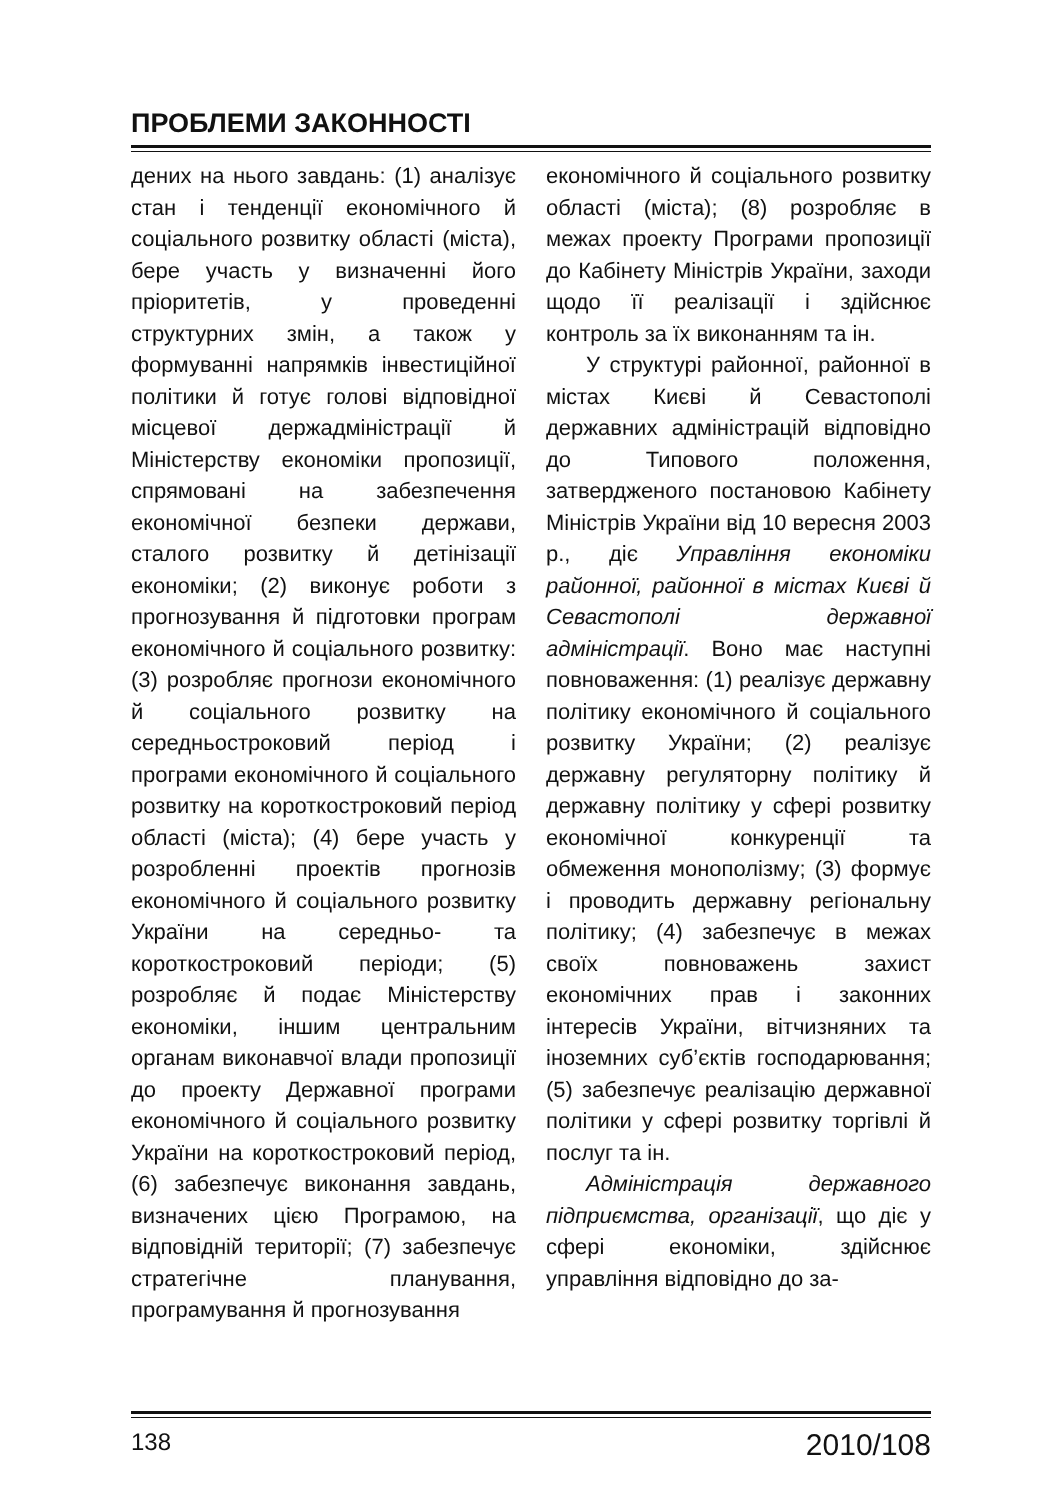ПРОБЛЕМИ ЗАКОННОСТІ
дених на нього завдань: (1) аналізує стан і тенденції економічного й соціального розвитку області (міста), бере участь у визначенні його пріоритетів, у проведенні структурних змін, а також у формуванні напрямків інвестиційної політики й готує голові відповідної місцевої держадміністрації й Міністерству економіки пропозиції, спрямовані на забезпечення економічної безпеки держави, сталого розвитку й детінізації економіки; (2) виконує роботи з прогнозування й підготовки програм економічного й соціального розвитку: (3) розробляє прогнози економічного й соціального розвитку на середньостроковий період і програми економічного й соціального розвитку на короткостроковий період області (міста); (4) бере участь у розробленні проектів прогнозів економічного й соціального розвитку України на середньо- та короткостроковий періоди; (5) розробляє й подає Міністерству економіки, іншим центральним органам виконавчої влади пропозиції до проекту Державної програми економічного й соціального розвитку України на короткостроковий період, (6) забезпечує виконання завдань, визначених цією Програмою, на відповідній території; (7) забезпечує стратегічне планування, програмування й прогнозування
економічного й соціального розвитку області (міста); (8) розробляє в межах проекту Програми пропозиції до Кабінету Міністрів України, заходи щодо її реалізації і здійснює контроль за їх виконанням та ін.
У структурі районної, районної в містах Києві й Севастополі державних адміністрацій відповідно до Типового положення, затвердженого постановою Кабінету Міністрів України від 10 вересня 2003 р., діє Управління економіки районної, районної в містах Києві й Севастополі державної адміністрації. Воно має наступні повноваження: (1) реалізує державну політику економічного й соціального розвитку України; (2) реалізує державну регуляторну політику й державну політику у сфері розвитку економічної конкуренції та обмеження монополізму; (3) формує і проводить державну регіональну політику; (4) забезпечує в межах своїх повноважень захист економічних прав і законних інтересів України, вітчизняних та іноземних суб’єктів господарювання; (5) забезпечує реалізацію державної політики у сфері розвитку торгівлі й послуг та ін.
Адміністрація державного підприємства, організації, що діє у сфері економіки, здійснює управління відповідно до за-
138 2010/108